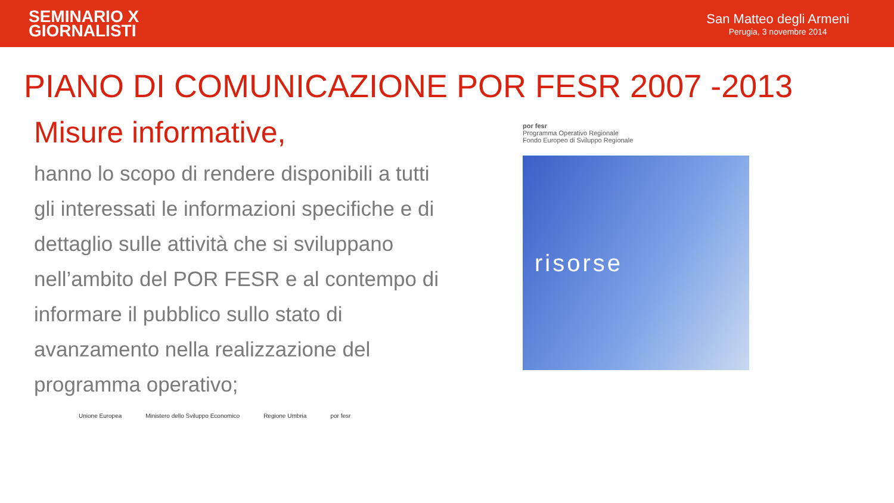SEMINARIO X
GIORNALISTI
San Matteo degli Armeni
Perugia, 3 novembre 2014
PIANO DI COMUNICAZIONE POR FESR 2007 -2013
Misure informative,
hanno lo scopo di rendere disponibili a tutti gli interessati le informazioni specifiche e di dettaglio sulle attività che si sviluppano nell’ambito del POR FESR e al contempo di informare il pubblico sullo stato di avanzamento nella realizzazione del programma operativo;
Unione Europea Ministero dello Sviluppo Economico Regione Umbria por fesr
por fesr
Programma Operativo Regionale
Fondo Europeo di Sviluppo Regionale
risorse